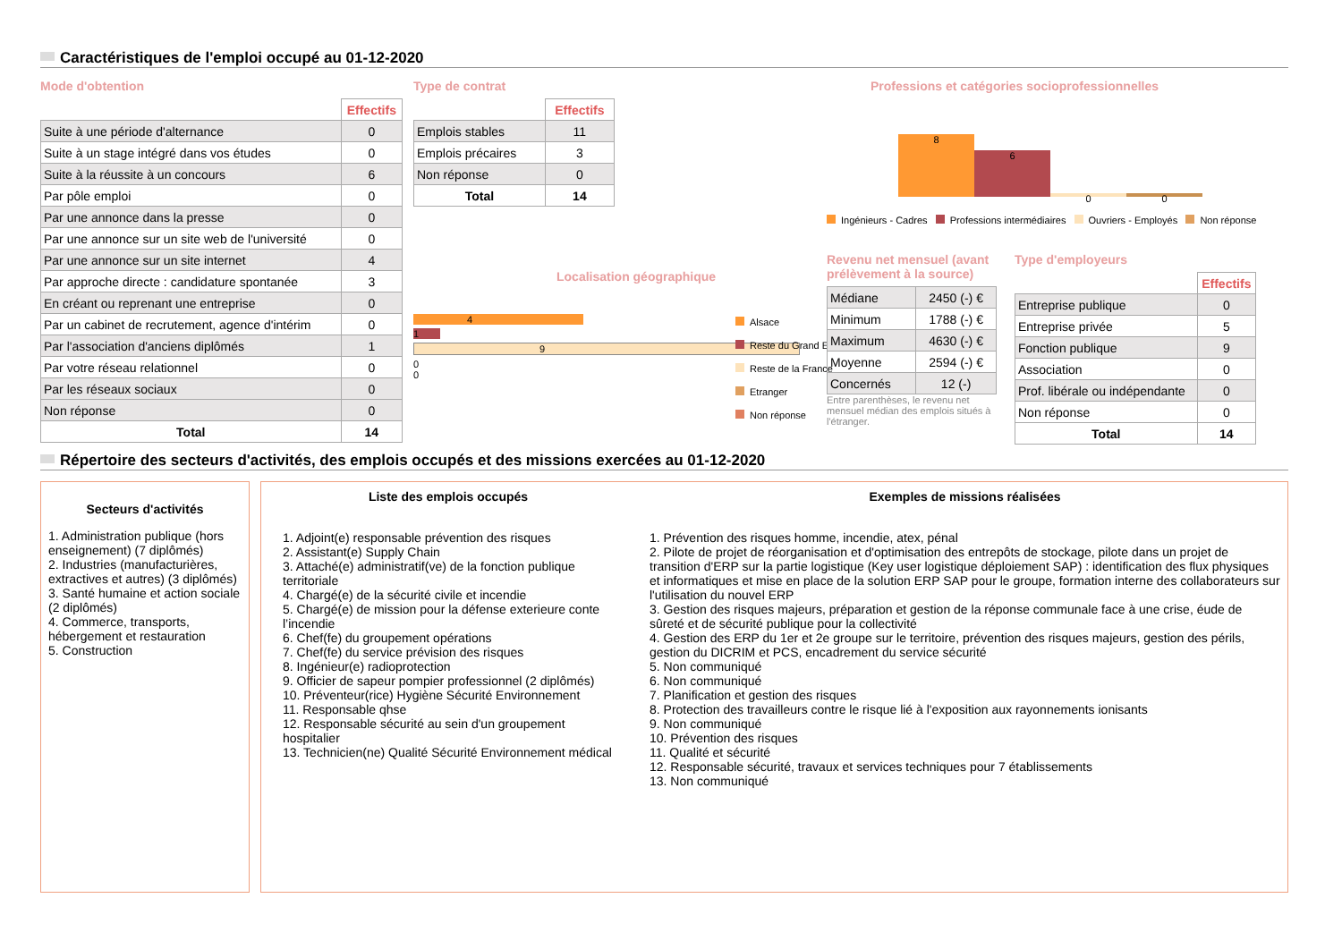Caractéristiques de l'emploi occupé au 01-12-2020
Mode d'obtention
| | Effectifs |
| Suite à une période d'alternance | 0 |
| Suite à un stage intégré dans vos études | 0 |
| Suite à la réussite à un concours | 6 |
| Par pôle emploi | 0 |
| Par une annonce dans la presse | 0 |
| Par une annonce sur un site web de l'université | 0 |
| Par une annonce sur un site internet | 4 |
| Par approche directe : candidature spontanée | 3 |
| En créant ou reprenant une entreprise | 0 |
| Par un cabinet de recrutement, agence d'intérim | 0 |
| Par l'association d'anciens diplômés | 1 |
| Par votre réseau relationnel | 0 |
| Par les réseaux sociaux | 0 |
| Non réponse | 0 |
| Total | 14 |
Type de contrat
| | Effectifs |
| Emplois stables | 11 |
| Emplois précaires | 3 |
| Non réponse | 0 |
| Total | 14 |
Localisation géographique
4
1
9
0
0
Alsace
Reste du Grand Est
Reste de la France
Etranger
Non réponse
Professions et catégories socioprofessionnelles
8
6
0
0
Ingénieurs - Cadres Professions intermédiaires Ouvriers - Employés Non réponse
Revenu net mensuel (avant prélèvement à la source)
| Médiane | 2450 (-) € |
| Minimum | 1788 (-) € |
| Maximum | 4630 (-) € |
| Moyenne | 2594 (-) € |
| Concernés | 12 (-) |
Entre parenthèses, le revenu net mensuel médian des emplois situés à l'étranger.
Type d'employeurs
| | Effectifs |
| Entreprise publique | 0 |
| Entreprise privée | 5 |
| Fonction publique | 9 |
| Association | 0 |
| Prof. libérale ou indépendante | 0 |
| Non réponse | 0 |
| Total | 14 |
Répertoire des secteurs d'activités, des emplois occupés et des missions exercées au 01-12-2020
Secteurs d'activités
1. Administration publique (hors enseignement) (7 diplômés)
2. Industries (manufacturières, extractives et autres) (3 diplômés)
3. Santé humaine et action sociale (2 diplômés)
4. Commerce, transports, hébergement et restauration
5. Construction
Liste des emplois occupés
1. Adjoint(e) responsable prévention des risques
2. Assistant(e) Supply Chain
3. Attaché(e) administratif(ve) de la fonction publique territoriale
4. Chargé(e) de la sécurité civile et incendie
5. Chargé(e) de mission pour la défense exterieure conte l’incendie
6. Chef(fe) du groupement opérations
7. Chef(fe) du service prévision des risques
8. Ingénieur(e) radioprotection
9. Officier de sapeur pompier professionnel (2 diplômés)
10. Préventeur(rice) Hygiène Sécurité Environnement
11. Responsable qhse
12. Responsable sécurité au sein d'un groupement hospitalier
13. Technicien(ne) Qualité Sécurité Environnement médical
Exemples de missions réalisées
1. Prévention des risques homme, incendie, atex, pénal
2. Pilote de projet de réorganisation et d'optimisation des entrepôts de stockage, pilote dans un projet de transition d'ERP sur la partie logistique (Key user logistique déploiement SAP) : identification des flux physiques et informatiques et mise en place de la solution ERP SAP pour le groupe, formation interne des collaborateurs sur l'utilisation du nouvel ERP
3. Gestion des risques majeurs, préparation et gestion de la réponse communale face à une crise, éude de sûreté et de sécurité publique pour la collectivité
4. Gestion des ERP du 1er et 2e groupe sur le territoire, prévention des risques majeurs, gestion des périls, gestion du DICRIM et PCS, encadrement du service sécurité
5. Non communiqué
6. Non communiqué
7. Planification et gestion des risques
8. Protection des travailleurs contre le risque lié à l'exposition aux rayonnements ionisants
9. Non communiqué
10. Prévention des risques
11. Qualité et sécurité
12. Responsable sécurité, travaux et services techniques pour 7 établissements
13. Non communiqué